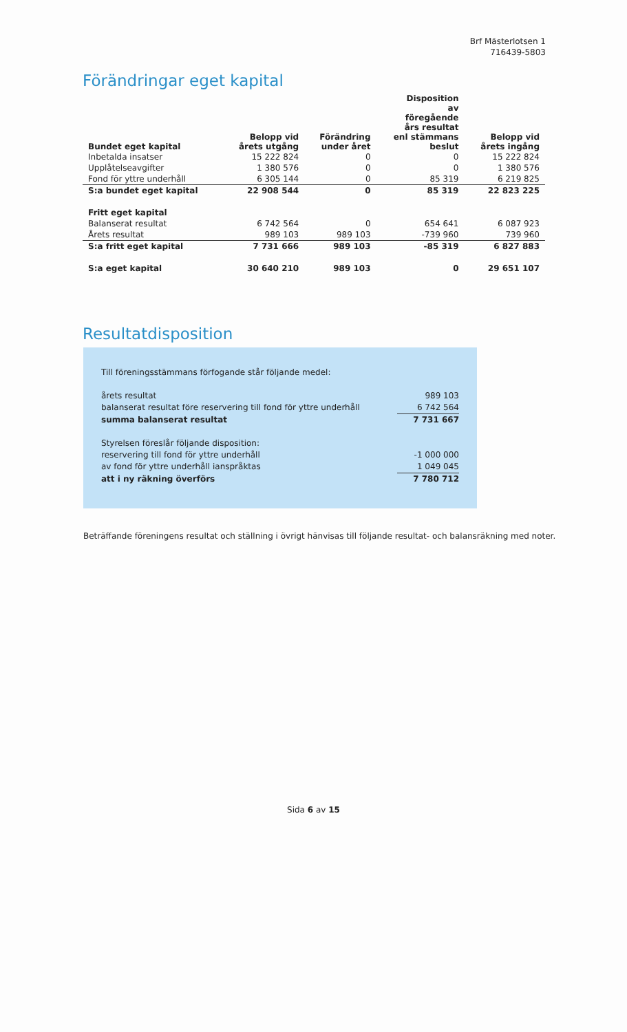Brf Mästerlotsen 1
716439-5803
Förändringar eget kapital
| Bundet eget kapital | Belopp vid årets utgång | Förändring under året | Disposition av föregående års resultat enl stämmans beslut | Belopp vid årets ingång |
| --- | --- | --- | --- | --- |
| Inbetalda insatser | 15 222 824 | 0 | 0 | 15 222 824 |
| Upplåtelseavgifter | 1 380 576 | 0 | 0 | 1 380 576 |
| Fond för yttre underhåll | 6 305 144 | 0 | 85 319 | 6 219 825 |
| S:a bundet eget kapital | 22 908 544 | 0 | 85 319 | 22 823 225 |
| Fritt eget kapital | | | | |
| Balanserat resultat | 6 742 564 | 0 | 654 641 | 6 087 923 |
| Årets resultat | 989 103 | 989 103 | -739 960 | 739 960 |
| S:a fritt eget kapital | 7 731 666 | 989 103 | -85 319 | 6 827 883 |
| S:a eget kapital | 30 640 210 | 989 103 | 0 | 29 651 107 |
Resultatdisposition
| Till föreningsstämmans förfogande står följande medel: | |
| årets resultat | 989 103 |
| balanserat resultat före reservering till fond för yttre underhåll | 6 742 564 |
| summa balanserat resultat | 7 731 667 |
| Styrelsen föreslår följande disposition: | |
| reservering till fond för yttre underhåll | -1 000 000 |
| av fond för yttre underhåll ianspråktas | 1 049 045 |
| att i ny räkning överförs | 7 780 712 |
Beträffande föreningens resultat och ställning i övrigt hänvisas till följande resultat- och balansräkning med noter.
Sida 6 av 15